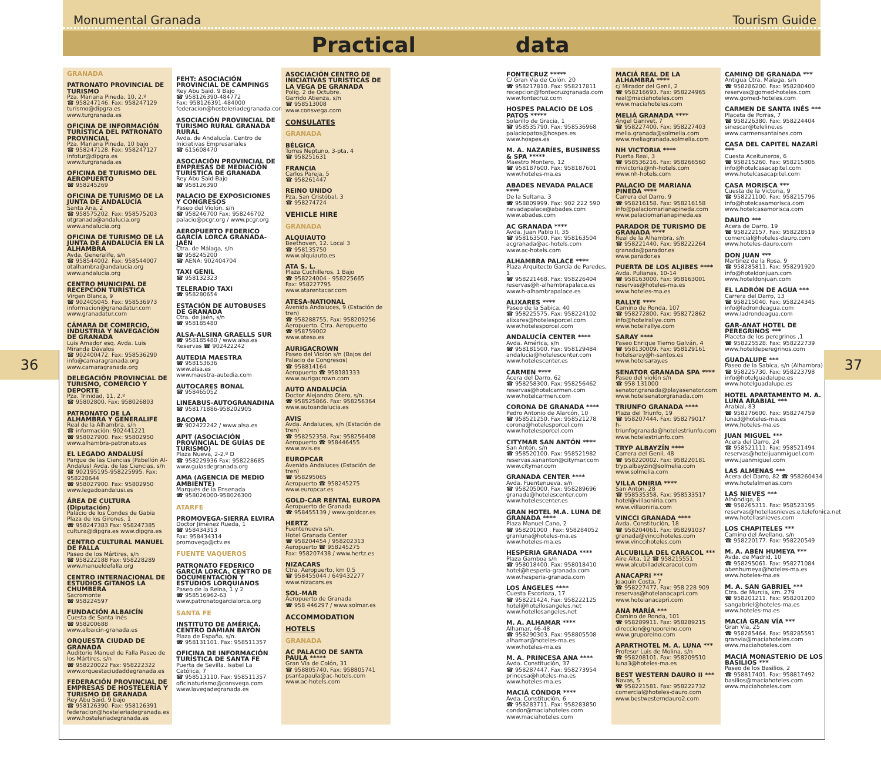Monumental Granada Tourism Guide
Practical data
36 37
GRANADA
PATRONATO PROVINCIAL DE TURISMO
Pza. Mariana Pineda, 10, 2.º
☎ 958247146. Fax: 958247129
turismo@dipgra.es
www.turgranada.es
OFICINA DE INFORMACIÓN TURÍSTICA DEL PATRONATO PROVINCIAL
Pza. Mariana Pineda, 10 bajo
☎ 958247128. Fax: 958247127
infotur@dipgra.es
www.turgranada.es
OFICINA DE TURISMO DEL AEROPUERTO
☎ 958245269
OFICINA DE TURISMO DE LA JUNTA DE ANDALUCÍA
Santa Ana, 2
☎ 958575202. Fax: 958575203
otgranada@andalucia.org
www.andalucia.org
OFICINA DE TURISMO DE LA JUNTA DE ANDALUCÍA EN LA ALHAMBRA
Avda. Generalife, s/n
☎ 958544002. Fax: 958544007
otalhambra@andalucia.org
www.andalucia.org
CENTRO MUNICIPAL DE RECEPCIÓN TURÍSTICA
Virgen Blanca, 9
☎ 902405045. Fax: 958536973
informacion@granadatur.com
www.granadatur.com
CÁMARA DE COMERCIO, INDUSTRIA Y NAVEGACIÓN DE GRANADA
Luis Amador esq. Avda. Luis Miranda Dávalos
☎ 902400472. Fax: 958536290
info@camaragranada.org
www.camaragranada.org
DELEGACIÓN PROVINCIAL DE TURISMO, COMERCIO Y DEPORTE
Pza. Trinidad, 11, 2.º
☎ 95802800. Fax: 958026803
PATRONATO DE LA ALHAMBRA Y GENERALIFE
Real de la Alhambra, s/n
☎ información: 902441221
☎ 958027900. Fax: 95802950
www.alhambra-patronato.es
EL LEGADO ANDALUSÍ
Parque de las Ciencias (Pabellón Al-Ándalus) Avda. de las Ciencias, s/n
☎ 902195195-958225995. Fax: 958228644
☎ 958027900. Fax: 95802950
www.legadoandalusi.es
ÁREA DE CULTURA (Diputación)
Palacio de los Condes de Gabia Plaza de los Girones, 1
☎ 958247383 Fax: 958247385
cultura@dipgra.es www.dipgra.es
CENTRO CULTURAL MANUEL DE FALLA
Paseo de los Mártires, s/n
☎ 958222188 Fax: 958228289
www.manueldefalla.org
CENTRO INTERNACIONAL DE ESTUDIOS GITANOS LA CHUMBERA
Sacromonte
☎ 958224597
FUNDACIÓN ALBAICÍN
Cuesta de Santa Inés
☎ 958200688
www.albaicin-granada.es
ORQUESTA CIUDAD DE GRANADA
Auditorio Manuel de Falla Paseo de los Mártires, s/n
☎ 958220022 Fax: 958222322
www.orquestaciudaddegranada.es
FEDERACIÓN PROVINCIAL DE EMPRESAS DE HOSTELERÍA Y TURISMO DE GRANADA
Rey Abu Said, 9 bajo
☎ 958126390. Fax: 958126391
federacion@hosteleriadegranada.es
www.hosteleriadegranada.es
FEHT: ASOCIACIÓN PROVINCIAL DE CAMPINGS
Rey Abu Said, 9 Bajo
☎ 958126390-484772
Fax: 958126391-484000
federacion@hosteleriadegranada.com
ASOCIACIÓN PROVINCIAL DE TURISMO RURAL GRANADA RURAL
Avda. de Andalucía. Centro de Iniciativas Empresariales
☎ 615608470
ASOCIACIÓN PROVINCIAL DE EMPRESAS DE MEDIACIÓN TURÍSTICA DE GRANADA
Rey Abu Said-Bajo
☎ 958126390
PALACIO DE EXPOSICIONES Y CONGRESOS
Paseo del Violón, s/n
☎ 958246700 Fax: 958246702
palacio@pcgr.org / www.pcgr.org
AEROPUERTO FEDERICO GARCÍA LORCA GRANADA-JAÉN
Ctra. de Málaga, s/n
☎ 958245200
☎ AENA: 902404704
TAXI GENIL
☎ 958132323
TELERADIO TAXI
☎ 958280654
ESTACIÓN DE AUTOBUSES DE GRANADA
Ctra. de Jaén, s/n
☎ 958185480
ALSA-ALSINA GRAELLS SUR
☎ 958185480 / www.alsa.es
Reservas ☎ 902422242
AUTEDIA MAESTRA
☎ 958153636
www.alsa.es
www.maestra-autedia.com
AUTOCARES BONAL
☎ 958465052
LINEABUS-AUTOGRANADINA
☎ 958171886-958202905
BACOMA
☎ 902422242 / www.alsa.es
APIT (ASOCIACIÓN PROVINCIAL DE GUÍAS DE TURISMO)
Plaza Nueva, 2-2.º D
☎ 958229936 Fax: 958228685
www.guiasdegranada.org
AMA (AGENCIA DE MEDIO AMBIENTE)
Marqués de la Ensenada
☎ 958026000-958026300
ATARFE
PROMOVEGA-SIERRA ELVIRA
Doctor Jiménez Rueda, 1
☎ 958434313
Fax: 958434314
promovega@ctv.es
FUENTE VAQUEROS
PATRONATO FEDERICO GARCÍA LORCA. CENTRO DE DOCUMENTACIÓN Y ESTUDIOS LORQUIANOS
Paseo de la Reina, 1 y 2
☎ 958516962-63
www.patronatogarcialorca.org
SANTA FE
INSTITUTO DE AMÉRICA. CENTRO DAMIÁN BAYÓN
Plaza de España, s/n.
☎ 958131101. Fax: 958511357
OFICINA DE INFORMACIÓN TURÍSTICA DE SANTA FE
Puerta de Sevilla. Isabel La Católica, 7
☎ 958513110. Fax: 958511357
oficinaturismo@consvega.com
www.lavegadegranada.es
ASOCIACIÓN CENTRO DE INICIATIVAS TURÍSTICAS DE LA VEGA DE GRANADA
Políg. 2 de Octubre.
Garrido Atienza, s/n
☎ 958513008
www.consvega.com
CONSULATES
GRANADA
BÉLGICA
Torres Neptuno, 3-pta. 4
☎ 958251631
FRANCIA
Carlos Pareja, 5
☎ 958261447
REINO UNIDO
Pza. San Cristóbal, 3
☎ 958274724
VEHICLE HIRE
GRANADA
ALQUIAUTO
Beethoven, 12. Local 3
☎ 958135750
www.alquiauto.es
ATA S. L.
Plaza Cuchilleros, 1 Bajo
☎ 958224004 - 958225665
Fax: 958227795
www.atarentacar.com
ATESA-NATIONAL
Avenida Andaluces, 9 (Estación de tren)
☎ 958288755. Fax: 958209256
Aeropuerto. Ctra. Aeropuerto
☎ 958759002
www.atesa.es
AURIGACROWN
Paseo del Violón s/n (Bajos del Palacio de Congresos)
☎ 958814164
Aeropuerto ☎ 958181333
www.aurigacrown.com
AUTO ANDALUCÍA
Doctor Alejandro Otero, s/n.
☎ 958525866. Fax: 958256364
www.autoandalucia.es
AVIS
Avda. Andaluces, s/n (Estación de tren)
☎ 958252358. Fax: 958256408
Aeropuerto ☎ 958446455
www.avis.es
EUROPCAR
Avenida Andaluces (Estación de tren)
☎ 958295065
Aeropuerto ☎ 958245275
www.europcar.es
GOLD-CAR RENTAL EUROPA
Aeropuerto de Granada
☎ 958455139 / www.goldcar.es
HERTZ
Fuentenueva s/n.
Hotel Granada Center
☎ 958204454 / 958202313
Aeropuerto ☎ 958245275
Fax: 958207438 / www.hertz.es
NIZACARS
Ctra. Aeropuerto, km 0,5
☎ 958455044 / 649432277
www.nizacars.es
SOL-MAR
Aeropuerto de Granada
☎ 958 446297 / www.solmar.es
ACCOMMODATION
HOTELS
GRANADA
AC PALACIO DE SANTA PAULA *****
Gran Vía de Colón, 31
☎ 958805740. Fax: 958805741
psantapaula@ac-hotels.com
www.ac-hotels.com
FONTECRUZ *****
C/ Gran Vía de Colón, 20
☎ 958217810. Fax: 958217811
recepcion@fontecruzgranada.com
www.fontecruz.com
HOSPES PALACIO DE LOS PATOS *****
Solarillo de Gracia, 1
☎ 958535790. Fax: 958536968
palaciopatos@hospes.es
www.hospes.es
M. A. NAZARÍES, BUSINESS & SPA *****
Maestro Montero, 12
☎ 958187600. Fax: 958187601
www.hoteles-ma.es
ABADES NEVADA PALACE ****
De la Sultana, 3
☎ 958809999. Fax: 902 222 590
nevadapalace@abades.com
www.abades.com
AC GRANADA ****
Avda. Juan Pablo II, 35
☎ 958163500. Fax: 958163504
acgranada@ac-hotels.com
www.ac-hotels.com
ALHAMBRA PALACE ****
Plaza Arquitecto García de Paredes, 1
☎ 958221468. Fax: 958226404
reservas@h-alhambrapalace.es
www.h-alhambrapalace.es
ALIXARES ****
Paseo de la Sabica, 40
☎ 958225575. Fax: 958224102
alixares@hotelesporcel.com
www.hotelesporcel.com
ANDALUCÍA CENTER ****
Avda. América, s/n
☎ 958181500. Fax: 958129484
andalucia@hotelescenter.com
www.hotelescenter.es
CARMEN ****
Acera del Darro, 62
☎ 958258300. Fax: 958256462
reservas@hotelcarmen.com
www.hotelcarmen.com
CORONA DE GRANADA ****
Pedro Antonio de Alarcón, 10
☎ 958521250. Fax: 958521278
corona@hotelesporcel.com
www.hotelesporcel.com
CITYMAR SAN ANTÓN ****
San Antón, s/n
☎ 958520100. Fax: 958521982
reservas.sananton@citymar.com
www.citymar.com
GRANADA CENTER ****
Avda. Fuentenueva, s/n
☎ 958205000. Fax: 958289696
granada@hotelescenter.com
www.hotelescenter.es
GRAN HOTEL M.A. LUNA DE GRANADA ****
Plaza Manuel Cano, 2
☎ 958201000 . Fax: 958284052
granluna@hoteles-ma.es
www.hoteles-ma.es
HESPERIA GRANADA ****
Plaza Gamboa s/n
☎ 958018400. Fax: 958018410
hotel@hesperia-granada.com
www.hesperia-granada.com
LOS ÁNGELES ****
Cuesta Escoriaza, 17
☎ 958221424. Fax: 958222125
hotel@hotellosangeles.net
www.hotellosangeles.net
M. A. ALHAMAR ****
Alhamar, 46-48
☎ 958290303. Fax: 958805508
alhamar@hoteles-ma.es
www.hoteles-ma.es
M. A. PRINCESA ANA ****
Avda. Constitución, 37
☎ 958287447. Fax: 958273954
princesa@hoteles-ma.es
www.hoteles-ma.es
MACIÁ CÓNDOR ****
Avda. Constitución, 6
☎ 958283711. Fax: 958283850
condor@maciahoteles.com
www.maciahoteles.com
MACIÁ REAL DE LA ALHAMBRA ****
c/ Mirador del Genil, 2
☎ 958216693. Fax: 958224965
real@maciahoteles.com
www.maciahoteles.com
MELIÁ GRANADA ****
Ángel Ganivet, 7
☎ 958227400. Fax: 958227403
melia.granada@solmelia.com
www.meliagranada.solmelia.com
NH VICTORIA ****
Puerta Real, 3
☎ 958536216. Fax: 958266560
nhvictoria@nh-hotels.com
www.nh-hotels.com
PALACIO DE MARIANA PINEDA ****
Carrera del Darro, 9
☎ 958216158. Fax: 958216158
info@palaciomarianapineda.com
www.palaciomarianapineda.es
PARADOR DE TURISMO DE GRANADA ****
Real de la Alhambra, s/n
☎ 958221440. Fax: 958222264
granada@parador.es
www.parador.es
PUERTA DE LOS ALJIBES ****
Avda. Pulianas, 10-14
☎ 958163000. Fax: 958163001
reservas@hoteles-ma.es
www.hoteles-ma.es
RALLYE ****
Camino de Ronda, 107
☎ 958272800. Fax: 958272862
info@hotelrallye.com
www.hotelrallye.com
SARAY ****
Paseo Enrique Tierno Galván, 4
☎ 958130009. Fax: 958129161
hotelsaray@h-santos.es
www.hotelsaray.es
SENATOR GRANADA SPA ****
Paseo del violón s/n
☎ 958 131000
senator.granada@playasenator.com
www.hotelsenatorgranada.com
TRIUNFO GRANADA ****
Plaza del Triunfo, 19
☎ 958207444. Fax: 958279017
h-triunfogranada@hotelestriunfo.com
www.hotelestriunfo.com
TRYP ALBAYZÍN ****
Carrera del Genil, 48
☎ 958220002. Fax: 958220181
tryp.albayzin@solmelia.com
www.solmelia.com
VILLA ONIRIA ****
San Antón, 28
☎ 958535358. Fax: 958533517
hotel@villaoniria.com
www.villaoniria.com
VINCCI GRANADA ****
Avda. Constitución, 18
☎ 958204061. Fax: 958291037
granada@vinccihoteles.com
www.vinccihoteles.com
ALCUBILLA DEL CARACOL ***
Aire Alta, 12 ☎ 958215551
www.alcubilladelcaracol.com
ANACAPRI ***
Joaquín Costa, 7
☎ 958227477. Fax: 958 228 909
reservas@hotelanacapri.com
www.hotelanacapri.com
ANA MARÍA ***
Camino de Ronda, 101
☎ 958289911. Fax: 958289215
direccion@gruporeino.com
www.gruporeino.com
APARTHOTEL M. A. LUNA ***
Profesor Luis de Molina, s/n
☎ 958208101. Fax: 958209510
luna3@hoteles-ma.es
BEST WESTERN DAURO II ***
Navas, 5
☎ 958221581. Fax: 958222732
comercial@hoteles-dauro.com
www.bestwesterndauro2.com
CAMINO DE GRANADA ***
Antigua Ctra. Málaga, s/n
☎ 958286200. Fax: 958280400
reservas@gomed-hoteles.com
www.gomed-hoteles.com
CARMEN DE SANTA INÉS ***
Placeta de Porras, 7
☎ 958226380. Fax: 958224404
sinescar@teleline.es
www.carmensantaines.com
CASA DEL CAPITEL NAZARÍ ***
Cuesta Aceituneros, 6
☎ 958215260. Fax: 958215806
info@hotelcasacapitel.com
www.hotelcasacapitel.com
CASA MORISCA ***
Cuesta de la Victoria, 9
☎ 958221100. Fax: 958215796
info@hotelcasamorisca.com
www.hotelcasamorisca.com
DAURO ***
Acera de Darro, 19
☎ 958222157. Fax: 958228519
comercial@hoteles-dauro.com
www.hoteles-dauro.com
DON JUAN ***
Martínez de la Rosa, 9
☎ 958285811. Fax: 958291920
info@hoteldonjuan.com
www.hoteldonjuan.com
EL LADRÓN DE AGUA ***
Carrera del Darro, 13
☎ 958215040. Fax: 958224345
info@ladrondeagua.com
www.ladrondeagua.com
GAR-ANAT HOTEL DE PEREGRINOS ***
Placeta de los peregrinos ,1
☎ 958225528. Fax: 958222739
www.hoteldeperegrinos.com
GUADALUPE ***
Paseo de la Sabica, s/n (Alhambra)
☎ 958225730. Fax: 958223798
info@hotelguadalupe.es
www.hotelguadalupe.es
HOTEL APARTAMENTO M. A. LUNA ARABIAL ***
Arabial, 83
☎ 958276600. Fax: 958274759
luna3@hoteles-ma.es
www.hoteles-ma.es
JUAN MIGUEL ***
Acera del Darro, 24
☎ 958521111. Fax: 958521494
reservas@hoteljuanmiguel.com
www.juanmiguel.com
LAS ALMENAS ***
Acera del Darro, 82 ☎ 958260434
www.hotelalmenas.com
LAS NIEVES ***
Alhóndiga, 8
☎ 958265311. Fax: 958523195
reservas@hotellasnieves.e.telefonica.net
www.hotellasnieves.com
LOS CHAPITELES ***
Camino del Avellano, s/n
☎ 958220177. Fax: 958220549
M. A. ABÉN HUMEYA ***
Avda. de Madrid, 10
☎ 958295061. Fax: 958271084
abenhumeya@hoteles-ma.es
www.hoteles-ma.es
M. A. SAN GABRIEL ***
Ctra. de Murcia, km. 279
☎ 958201211. Fax: 958201200
sangabriel@hoteles-ma.es
www.hoteles-ma.es
MACIÁ GRAN VÍA ***
Gran Vía, 25
☎ 958285464. Fax: 958285591
granvia@maciahoteles.com
www.maciahoteles.com
MACIÁ MONASTERIO DE LOS BASILIOS ***
Paseo de los Basilios, 2
☎ 958817401. Fax: 958817492
basilios@maciahoteles.com
www.maciahoteles.com